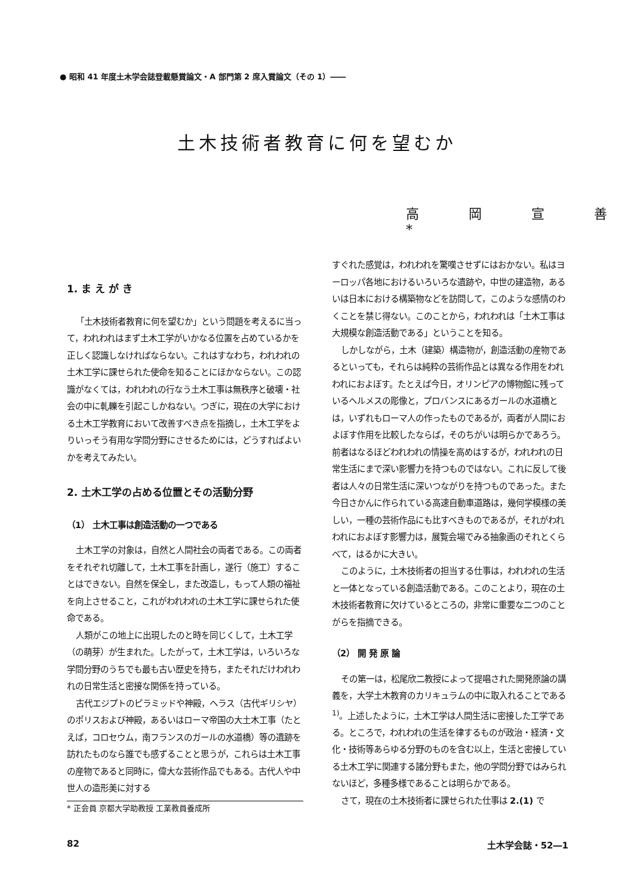● 昭和 41 年度土木学会誌登載懸賞論文・A 部門第 2 席入賞論文（その 1）――
土木技術者教育に何を望むか
高 岡 宣 善*
1. ま え が き
「土木技術者教育に何を望むか」という問題を考えるに当って，われわれはまず土木工学がいかなる位置を占めているかを正しく認識しなければならない。これはすなわち，われわれの土木工学に課せられた使命を知ることにほかならない。この認識がなくては，われわれの行なう土木工事は無秩序と破壊・社会の中に軋轢を引起こしかねない。つぎに，現在の大学における土木工学教育において改善すべき点を指摘し，土木工学をよりいっそう有用な学問分野にさせるためには，どうすればよいかを考えてみたい。
2. 土木工学の占める位置とその活動分野
（1） 土木工事は創造活動の一つである
土木工学の対象は，自然と人間社会の両者である。この両者をそれぞれ切離して，土木工事を計画し，遂行（施工）することはできない。自然を保全し，また改造し，もって人類の福祉を向上させること，これがわれわれの土木工学に課せられた使命である。
人類がこの地上に出現したのと時を同じくして，土木工学（の萌芽）が生まれた。したがって，土木工学は，いろいろな学問分野のうちでも最も古い歴史を持ち，またそれだけわれわれの日常生活と密接な関係を持っている。
古代エジプトのピラミッドや神殿，ヘラス（古代ギリシヤ）のポリスおよび神殿，あるいはローマ帝国の大土木工事（たとえば，コロセウム，南フランスのガールの水道橋）等の遺跡を訪れたものなら誰でも感ずることと思うが，これらは土木工事の産物であると同時に，偉大な芸術作品でもある。古代人や中世人の造形美に対する
* 正会員 京都大学助教授 工業教員養成所
すぐれた感覚は，われわれを驚嘆させずにはおかない。私はヨーロッパ各地におけるいろいろな遺跡や，中世の建造物，あるいは日本における構築物などを訪問して，このような感情のわくことを禁じ得ない。このことから，われわれは「土木工事は大規模な創造活動である」ということを知る。
しかしながら，土木（建築）構造物が，創造活動の産物であるといっても，それらは純粋の芸術作品とは異なる作用をわれわれにおよぼす。たとえば今日，オリンピアの博物館に残っているヘルメスの彫像と，プロバンスにあるガールの水道橋とは，いずれもローマ人の作ったものであるが，両者が人間におよぼす作用を比較したならば，そのちがいは明らかであろう。前者はなるほどわれわれの情操を高めはするが，われわれの日常生活にまで深い影響力を持つものではない。これに反して後者は人々の日常生活に深いつながりを持つものであった。また今日さかんに作られている高速自動車道路は，幾何学模様の美しい，一種の芸術作品にも比すべきものであるが，それがわれわれにおよぼす影響力は，展覧会場でみる抽象画のそれとくらべて，はるかに大きい。
このように，土木技術者の担当する仕事は，われわれの生活と一体となっている創造活動である。このことより，現在の土木技術者教育に欠けているところの，非常に重要な二つのことがらを指摘できる。
（2） 開 発 原 論
その第一は，松尾欣二教授によって提唱された開発原論の講義を，大学土木教育のカリキュラムの中に取入れることである<sup>1)</sup>。上述したように，土木工学は人間生活に密接した工学である。ところで，われわれの生活を律するものが政治・経済・文化・技術等あらゆる分野のものを含む以上，生活と密接している土木工学に関連する諸分野もまた，他の学問分野ではみられないほど，多種多様であることは明らかである。
さて，現在の土木技術者に課せられた仕事は 2.(1) で
82 土木学会誌・52―1